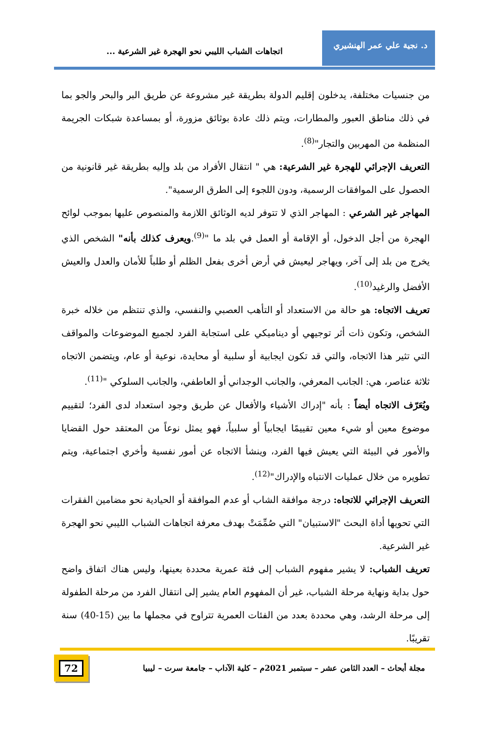د. نجية علي عمر الهنشيري
اتجاهات الشباب الليبي نحو الهجرة غير الشرعية ...
من جنسيات مختلفة، يدخلون إقليم الدولة بطريقة غير مشروعة عن طريق البر والبحر والجو بما في ذلك مناطق العبور والمطارات، ويتم ذلك عادة بوثائق مزورة، أو بمساعدة شبكات الجريمة المنظمة من المهربين والتجار"<sup>(8)</sup>.
التعريف الإجرائي للهجرة غير الشرعية: هي " انتقال الأفراد من بلد وإليه بطريقة غير قانونية من الحصول على الموافقات الرسمية، ودون اللجوء إلى الطرق الرسمية".
المهاجر غير الشرعي : المهاجر الذي لا تتوفر لديه الوثائق اللازمة والمنصوص عليها بموجب لوائح الهجرة من أجل الدخول، أو الإقامة أو العمل في بلد ما "<sup>(9)</sup>.ويعرف كذلك بأنه" الشخص الذي يخرج من بلد إلى آخر، ويهاجر ليعيش في أرض أخرى بفعل الظلم أو طلباً للأمان والعدل والعيش الأفضل والرغيد<sup>(10)</sup>.
تعريف الاتجاه: هو حالة من الاستعداد أو التأهب العصبي والنفسي، والذي تنتظم من خلاله خبرة الشخص، وتكون ذات أثر توجيهي أو ديناميكي على استجابة الفرد لجميع الموضوعات والمواقف التي تثير هذا الاتجاه، والتي قد تكون ايجابية أو سلبية أو محايدة، نوعية أو عام، ويتضمن الاتجاه ثلاثة عناصر، هي: الجانب المعرفي، والجانب الوجداني أو العاطفي، والجانب السلوكي "<sup>(11)</sup>.
ويُعَرّف الاتجاه أيضاً : بأنه "إدراك الأشياء والأفعال عن طريق وجود استعداد لدى الفرد؛ لتقييم موضوع معين أو شيء معين تقييمًا ايجابياً أو سلبياً، فهو يمثل نوعاً من المعتقد حول القضايا والأمور في البيئة التي يعيش فيها الفرد، وينشأ الاتجاه عن أمور نفسية وأخري اجتماعية، ويتم تطويره من خلال عمليات الانتباه والإدراك"<sup>(12)</sup>.
التعريف الإجرائي للاتجاه: درجة موافقة الشاب أو عدم الموافقة أو الحيادية نحو مضامين الفقرات التي تحويها أداة البحث "الاستبيان" التي صُمِّمَتْ بهدف معرفة اتجاهات الشباب الليبي نحو الهجرة غير الشرعية.
تعريف الشباب: لا يشير مفهوم الشباب إلى فئة عمرية محددة بعينها، وليس هناك اتفاق واضح حول بداية ونهاية مرحلة الشباب، غير أن المفهوم العام يشير إلى انتقال الفرد من مرحلة الطفولة إلى مرحلة الرشد، وهي محددة بعدد من الفئات العمرية تتراوح في مجملها ما بين (15-40) سنة تقريبًا.
مجلة أبحاث – العدد الثامن عشر – سبتمبر 2021م – كلية الآداب – جامعة سرت – ليبيا
72